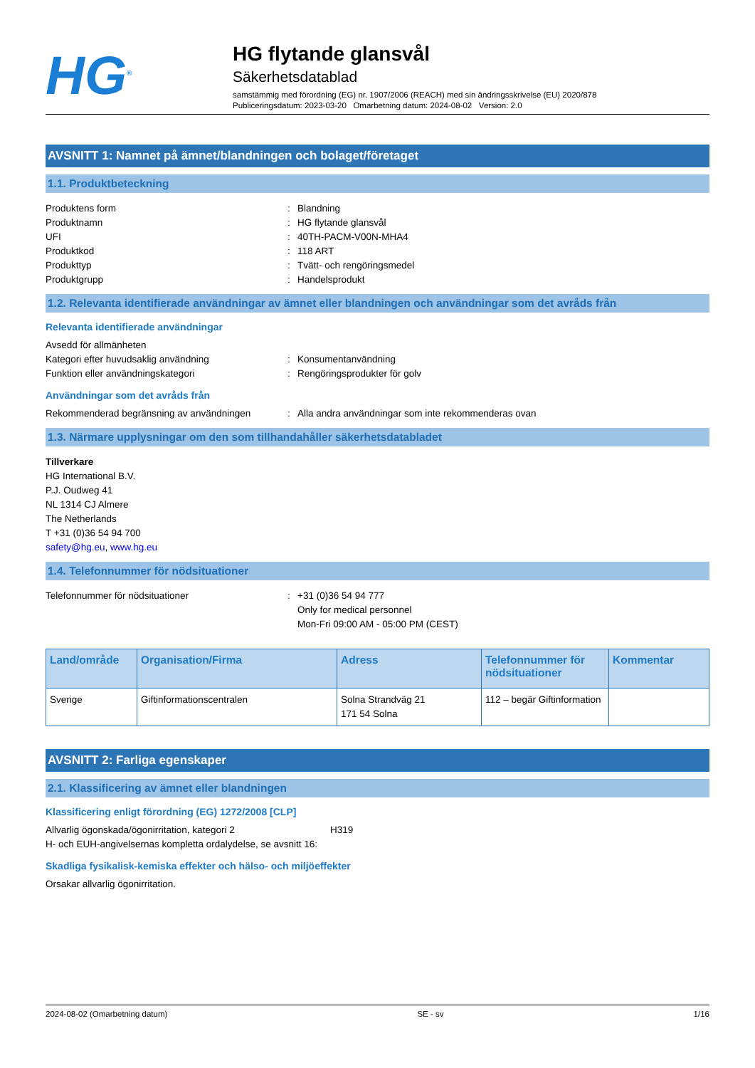HG<sup>®</sup>
HG flytande glansvål
Säkerhetsdatablad
samstämmig med förordning (EG) nr. 1907/2006 (REACH) med sin ändringsskrivelse (EU) 2020/878
Publiceringsdatum: 2023-03-20 Omarbetning datum: 2024-08-02 Version: 2.0
AVSNITT 1: Namnet på ämnet/blandningen och bolaget/företaget
1.1. Produktbeteckning
Produktens form: Blandning
Produktnamn: HG flytande glansvål
UFI: 40TH-PACM-V00N-MHA4
Produktkod: 118 ART
Produkttyp: Tvätt- och rengöringsmedel
Produktgrupp: Handelsprodukt
1.2. Relevanta identifierade användningar av ämnet eller blandningen och användningar som det avråds från
Relevanta identifierade användningar
Avsedd för allmänheten
Kategori efter huvudsaklig användning: Konsumentanvändning
Funktion eller användningskategori: Rengöringsprodukter för golv
Användningar som det avråds från
Rekommenderad begränsning av användningen: Alla andra användningar som inte rekommenderas ovan
1.3. Närmare upplysningar om den som tillhandahåller säkerhetsdatabladet
Tillverkare
HG International B.V.
P.J. Oudweg 41
NL 1314 CJ Almere
The Netherlands
T +31 (0)36 54 94 700
safety@hg.eu, www.hg.eu
1.4. Telefonnummer för nödsituationer
Telefonnummer för nödsituationer: +31 (0)36 54 94 777
Only for medical personnel
Mon-Fri 09:00 AM - 05:00 PM (CEST)
| Land/område | Organisation/Firma | Adress | Telefonnummer för nödsituationer | Kommentar |
| --- | --- | --- | --- | --- |
| Sverige | Giftinformationscentralen | Solna Strandväg 21 171 54 Solna | 112 – begär Giftinformation | |
AVSNITT 2: Farliga egenskaper
2.1. Klassificering av ämnet eller blandningen
Klassificering enligt förordning (EG) 1272/2008 [CLP]
Allvarlig ögonskada/ögonirritation, kategori 2 H319
H- och EUH-angivelsernas kompletta ordalydelse, se avsnitt 16:
Skadliga fysikalisk-kemiska effekter och hälso- och miljöeffekter
Orsakar allvarlig ögonirritation.
2024-08-02 (Omarbetning datum) SE - sv 1/16